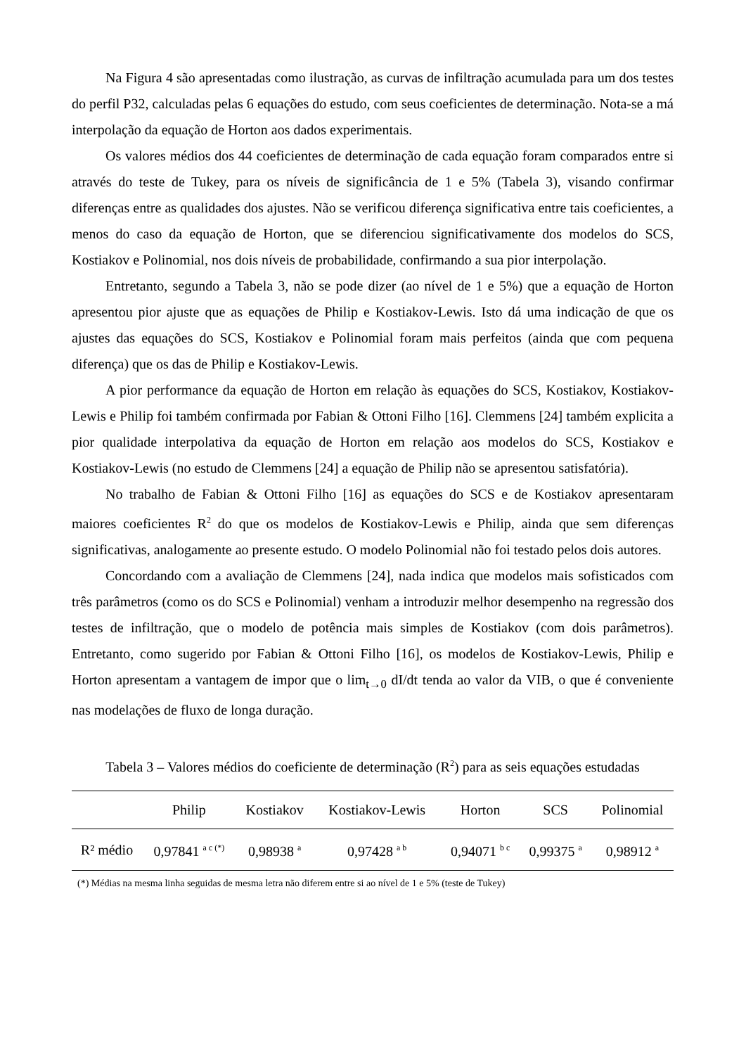Na Figura 4 são apresentadas como ilustração, as curvas de infiltração acumulada para um dos testes do perfil P32, calculadas pelas 6 equações do estudo, com seus coeficientes de determinação. Nota-se a má interpolação da equação de Horton aos dados experimentais.
Os valores médios dos 44 coeficientes de determinação de cada equação foram comparados entre si através do teste de Tukey, para os níveis de significância de 1 e 5% (Tabela 3), visando confirmar diferenças entre as qualidades dos ajustes. Não se verificou diferença significativa entre tais coeficientes, a menos do caso da equação de Horton, que se diferenciou significativamente dos modelos do SCS, Kostiakov e Polinomial, nos dois níveis de probabilidade, confirmando a sua pior interpolação.
Entretanto, segundo a Tabela 3, não se pode dizer (ao nível de 1 e 5%) que a equação de Horton apresentou pior ajuste que as equações de Philip e Kostiakov-Lewis. Isto dá uma indicação de que os ajustes das equações do SCS, Kostiakov e Polinomial foram mais perfeitos (ainda que com pequena diferença) que os das de Philip e Kostiakov-Lewis.
A pior performance da equação de Horton em relação às equações do SCS, Kostiakov, Kostiakov-Lewis e Philip foi também confirmada por Fabian & Ottoni Filho [16]. Clemmens [24] também explicita a pior qualidade interpolativa da equação de Horton em relação aos modelos do SCS, Kostiakov e Kostiakov-Lewis (no estudo de Clemmens [24] a equação de Philip não se apresentou satisfatória).
No trabalho de Fabian & Ottoni Filho [16] as equações do SCS e de Kostiakov apresentaram maiores coeficientes R<sup>2</sup> do que os modelos de Kostiakov-Lewis e Philip, ainda que sem diferenças significativas, analogamente ao presente estudo. O modelo Polinomial não foi testado pelos dois autores.
Concordando com a avaliação de Clemmens [24], nada indica que modelos mais sofisticados com três parâmetros (como os do SCS e Polinomial) venham a introduzir melhor desempenho na regressão dos testes de infiltração, que o modelo de potência mais simples de Kostiakov (com dois parâmetros). Entretanto, como sugerido por Fabian & Ottoni Filho [16], os modelos de Kostiakov-Lewis, Philip e Horton apresentam a vantagem de impor que o lim<sub>t→0</sub> dI/dt tenda ao valor da VIB, o que é conveniente nas modelações de fluxo de longa duração.
Tabela 3 – Valores médios do coeficiente de determinação (R<sup>2</sup>) para as seis equações estudadas
| | Philip | Kostiakov | Kostiakov-Lewis | Horton | SCS | Polinomial |
| --- | --- | --- | --- | --- | --- | --- |
| R² médio | 0,97841 <sup>a c (*)</sup> | 0,98938 <sup>a</sup> | 0,97428 <sup>a b</sup> | 0,94071 <sup>b c</sup> | 0,99375 <sup>a</sup> | 0,98912 <sup>a</sup> |
(*) Médias na mesma linha seguidas de mesma letra não diferem entre si ao nível de 1 e 5% (teste de Tukey)